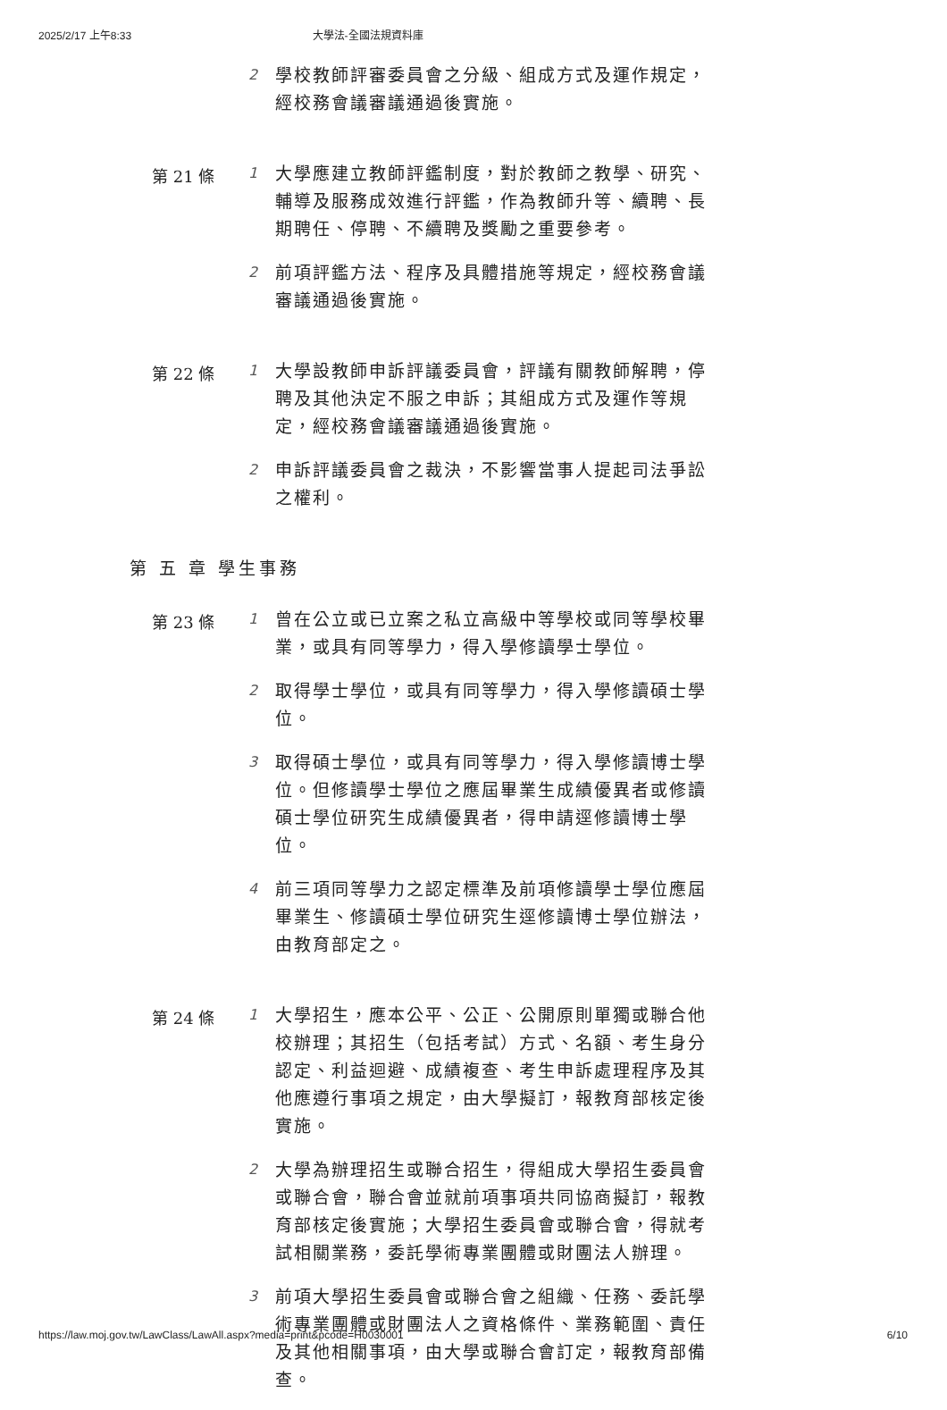2025/2/17 上午8:33 大學法-全國法規資料庫
2
學校教師評審委員會之分級、組成方式及運作規定，經校務會議審議通過後實施。
第 21 條 1
大學應建立教師評鑑制度，對於教師之教學、研究、輔導及服務成效進行評鑑，作為教師升等、續聘、長期聘任、停聘、不續聘及獎勵之重要參考。
2
前項評鑑方法、程序及具體措施等規定，經校務會議審議通過後實施。
第 22 條 1
大學設教師申訴評議委員會，評議有關教師解聘，停聘及其他決定不服之申訴；其組成方式及運作等規定，經校務會議審議通過後實施。
2
申訴評議委員會之裁決，不影響當事人提起司法爭訟之權利。
第 五 章 學生事務
第 23 條 1
曾在公立或已立案之私立高級中等學校或同等學校畢業，或具有同等學力，得入學修讀學士學位。
2
取得學士學位，或具有同等學力，得入學修讀碩士學位。
3
取得碩士學位，或具有同等學力，得入學修讀博士學位。但修讀學士學位之應屆畢業生成績優異者或修讀碩士學位研究生成績優異者，得申請逕修讀博士學位。
4
前三項同等學力之認定標準及前項修讀學士學位應屆畢業生、修讀碩士學位研究生逕修讀博士學位辦法，由教育部定之。
第 24 條 1
大學招生，應本公平、公正、公開原則單獨或聯合他校辦理；其招生（包括考試）方式、名額、考生身分認定、利益迴避、成績複查、考生申訴處理程序及其他應遵行事項之規定，由大學擬訂，報教育部核定後實施。
2
大學為辦理招生或聯合招生，得組成大學招生委員會或聯合會，聯合會並就前項事項共同協商擬訂，報教育部核定後實施；大學招生委員會或聯合會，得就考試相關業務，委託學術專業團體或財團法人辦理。
3
前項大學招生委員會或聯合會之組織、任務、委託學術專業團體或財團法人之資格條件、業務範圍、責任及其他相關事項，由大學或聯合會訂定，報教育部備查。
https://law.moj.gov.tw/LawClass/LawAll.aspx?media=print&pcode=H0030001 6/10